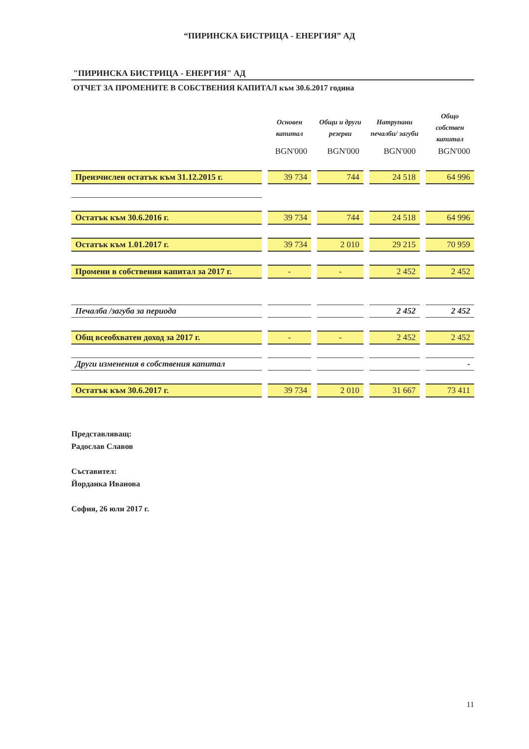“ПИРИНСКА БИСТРИЦА - ЕНЕРГИЯ” АД
"ПИРИНСКА БИСТРИЦА - ЕНЕРГИЯ" АД
ОТЧЕТ ЗА ПРОМЕНИТЕ В СОБСТВЕНИЯ КАПИТАЛ към 30.6.2017 година
| | Основен капитал | Общи и други резерви | Натрупани печалби/ загуби | Общо собствен капитал |
| --- | --- | --- | --- | --- |
| | BGN'000 | BGN'000 | BGN'000 | BGN'000 |
| Преизчислен остатък към 31.12.2015 г. | 39 734 | 744 | 24 518 | 64 996 |
| Остатък към 30.6.2016 г. | 39 734 | 744 | 24 518 | 64 996 |
| Остатък към 1.01.2017 г. | 39 734 | 2 010 | 29 215 | 70 959 |
| Промени в собствения капитал за 2017 г. | - | - | 2 452 | 2 452 |
| Печалба /загуба за периода | | | 2 452 | 2 452 |
| Общ всеобхватен доход за 2017 г. | - | - | 2 452 | 2 452 |
| Други изменения в собствения капитал | | | | - |
| Остатък към 30.6.2017 г. | 39 734 | 2 010 | 31 667 | 73 411 |
Представляващ:
Радослав Славов
Съставител:
Йорданка Иванова
София, 26 юли 2017 г.
11